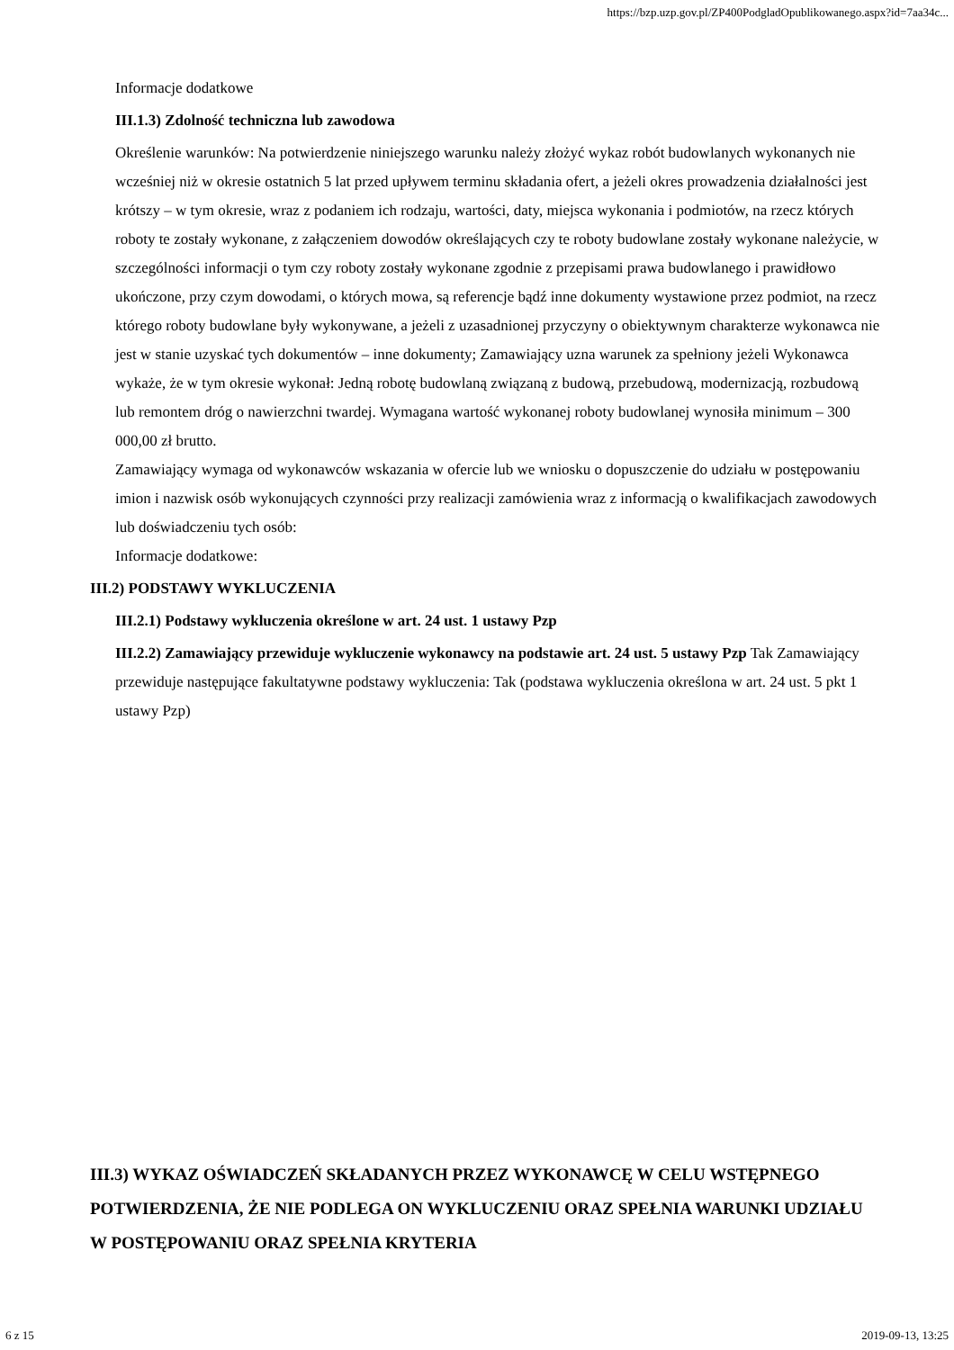https://bzp.uzp.gov.pl/ZP400PodgladOpublikowanego.aspx?id=7aa34c...
Informacje dodatkowe
III.1.3) Zdolność techniczna lub zawodowa
Określenie warunków: Na potwierdzenie niniejszego warunku należy złożyć wykaz robót budowlanych wykonanych nie wcześniej niż w okresie ostatnich 5 lat przed upływem terminu składania ofert, a jeżeli okres prowadzenia działalności jest krótszy – w tym okresie, wraz z podaniem ich rodzaju, wartości, daty, miejsca wykonania i podmiotów, na rzecz których roboty te zostały wykonane, z załączeniem dowodów określających czy te roboty budowlane zostały wykonane należycie, w szczególności informacji o tym czy roboty zostały wykonane zgodnie z przepisami prawa budowlanego i prawidłowo ukończone, przy czym dowodami, o których mowa, są referencje bądź inne dokumenty wystawione przez podmiot, na rzecz którego roboty budowlane były wykonywane, a jeżeli z uzasadnionej przyczyny o obiektywnym charakterze wykonawca nie jest w stanie uzyskać tych dokumentów – inne dokumenty; Zamawiający uzna warunek za spełniony jeżeli Wykonawca wykaże, że w tym okresie wykonał: Jedną robotę budowlaną związaną z budową, przebudową, modernizacją, rozbudową lub remontem dróg o nawierzchni twardej. Wymagana wartość wykonanej roboty budowlanej wynosiła minimum – 300 000,00 zł brutto.
Zamawiający wymaga od wykonawców wskazania w ofercie lub we wniosku o dopuszczenie do udziału w postępowaniu imion i nazwisk osób wykonujących czynności przy realizacji zamówienia wraz z informacją o kwalifikacjach zawodowych lub doświadczeniu tych osób:
Informacje dodatkowe:
III.2) PODSTAWY WYKLUCZENIA
III.2.1) Podstawy wykluczenia określone w art. 24 ust. 1 ustawy Pzp
III.2.2) Zamawiający przewiduje wykluczenie wykonawcy na podstawie art. 24 ust. 5 ustawy Pzp Tak Zamawiający przewiduje następujące fakultatywne podstawy wykluczenia: Tak (podstawa wykluczenia określona w art. 24 ust. 5 pkt 1 ustawy Pzp)
III.3) WYKAZ OŚWIADCZEŃ SKŁADANYCH PRZEZ WYKONAWCĘ W CELU WSTĘPNEGO POTWIERDZENIA, ŻE NIE PODLEGA ON WYKLUCZENIU ORAZ SPEŁNIA WARUNKI UDZIAŁU W POSTĘPOWANIU ORAZ SPEŁNIA KRYTERIA
6 z 15 2019-09-13, 13:25